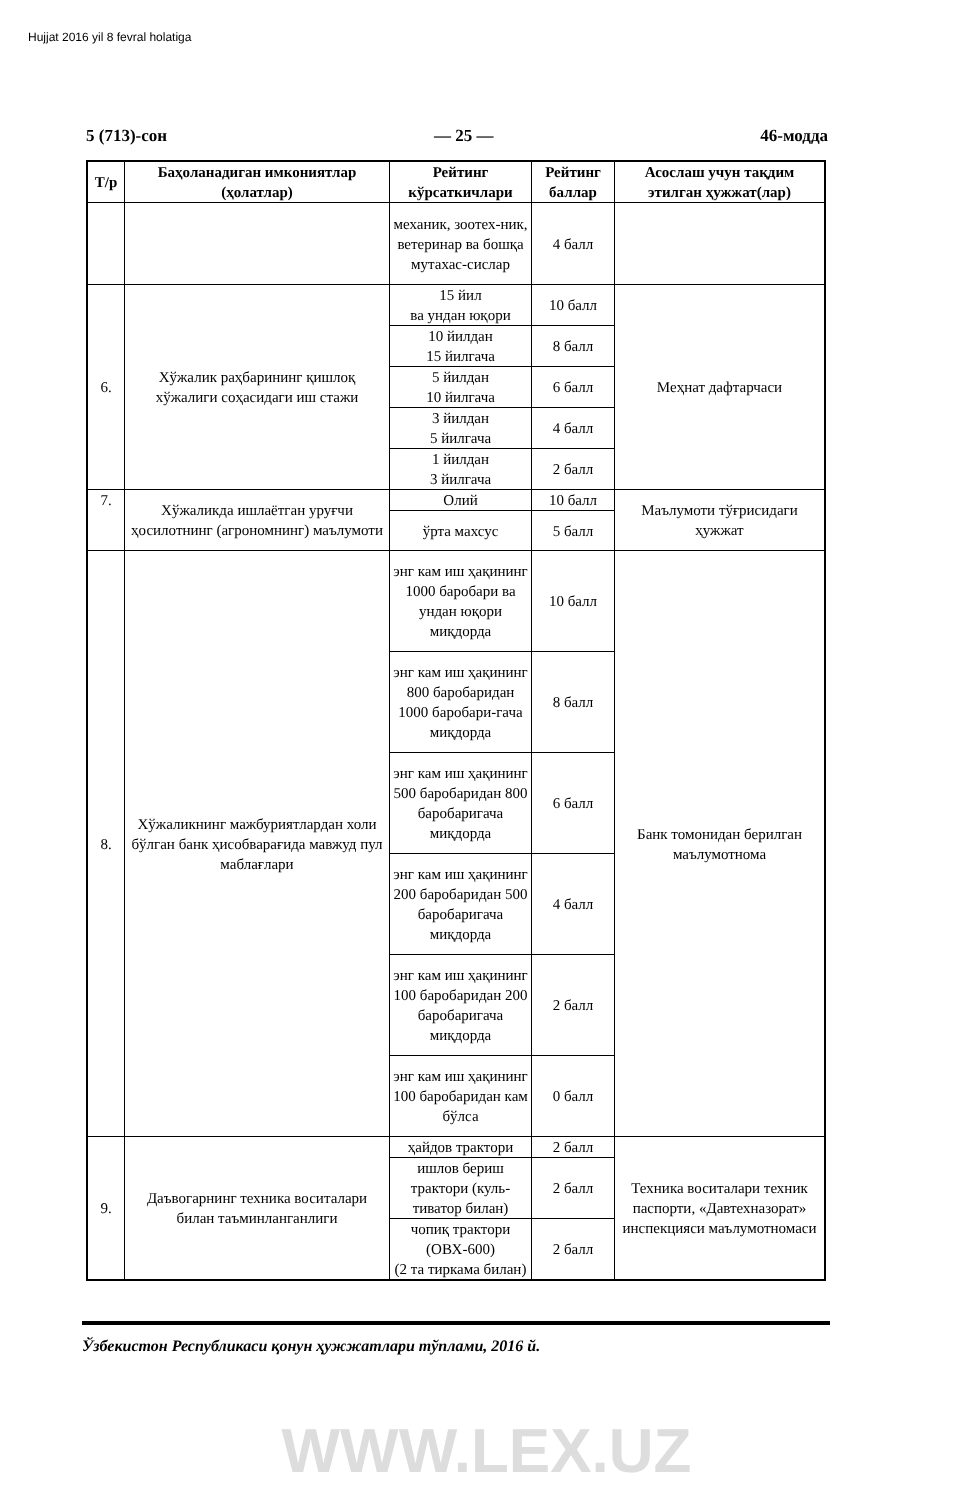Hujjat 2016 yil 8 fevral holatiga
5 (713)-сон — 25 — 46-модда
| Т/р | Баҳоланадиган имкониятлар (ҳолатлар) | Рейтинг кўрсаткичлари | Рейтинг баллар | Асослаш учун тақдим этилган ҳужжат(лар) |
| --- | --- | --- | --- | --- |
| | | механик, зоотех-ник, ветеринар ва бошқа мутахас-сислар | 4 балл | |
| 6. | Хўжалик раҳбарининг қишлоқ хўжалиги соҳасидаги иш стажи | 15 йил ва ундан юқори | 10 балл | Меҳнат дафтарчаси |
| | | 10 йилдан 15 йилгача | 8 балл | |
| | | 5 йилдан 10 йилгача | 6 балл | |
| | | 3 йилдан 5 йилгача | 4 балл | |
| | | 1 йилдан 3 йилгача | 2 балл | |
| 7. | Хўжаликда ишлаётган уруғчи ҳосилотнинг (агрономнинг) маълумоти | Олий | 10 балл | Маълумоти тўғрисидаги ҳужжат |
| | | ўрта махсус | 5 балл | |
| 8. | Хўжаликнинг мажбуриятлардан холи бўлган банк ҳисобварағида мавжуд пул маблағлари | энг кам иш ҳақининг 1000 баробари ва ундан юқори миқдорда | 10 балл | Банк томонидан берилган маълумотнома |
| | | энг кам иш ҳақининг 800 баробаридан 1000 баробари-гача миқдорда | 8 балл | |
| | | энг кам иш ҳақининг 500 баробаридан 800 баробаригача миқдорда | 6 балл | |
| | | энг кам иш ҳақининг 200 баробаридан 500 баробаригача миқдорда | 4 балл | |
| | | энг кам иш ҳақининг 100 баробаридан 200 баробаригача миқдорда | 2 балл | |
| | | энг кам иш ҳақининг 100 баробаридан кам бўлса | 0 балл | |
| 9. | Даъвогарнинг техника воситалари билан таъминланганлиги | ҳайдов трактори | 2 балл | Техника воситалари техник паспорти, «Давтехназорат» инспекцияси маълумотномаси |
| | | ишлов бериш трактори (куль-тиватор билан) | 2 балл | |
| | | чопиқ трактори (ОВХ-600) (2 та тиркама билан) | 2 балл | |
Ўзбекистон Республикаси қонун ҳужжатлари тўплами, 2016 й.
WWW.LEX.UZ